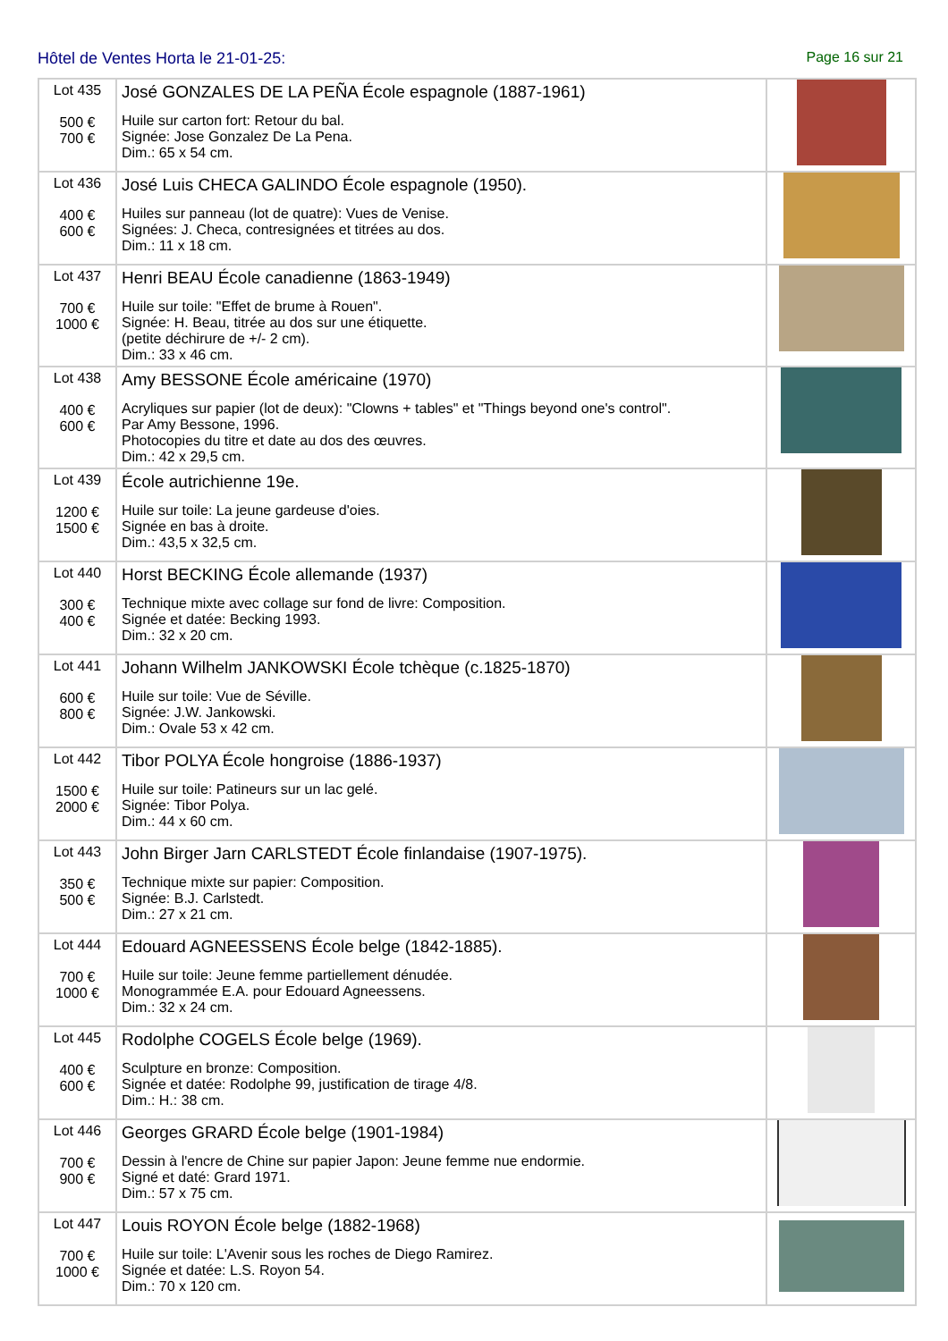Hôtel de Ventes Horta le 21-01-25: Page 16 sur 21
| Lot 435 500 € 700 € | José GONZALES DE LA PEÑA École espagnole (1887-1961) Huile sur carton fort: Retour du bal. Signée: Jose Gonzalez De La Pena. Dim.: 65 x 54 cm. | |
| Lot 436 400 € 600 € | José Luis CHECA GALINDO École espagnole (1950). Huiles sur panneau (lot de quatre): Vues de Venise. Signées: J. Checa, contresignées et titrées au dos. Dim.: 11 x 18 cm. | |
| Lot 437 700 € 1000 € | Henri BEAU École canadienne (1863-1949) Huile sur toile: "Effet de brume à Rouen". Signée: H. Beau, titrée au dos sur une étiquette. (petite déchirure de +/- 2 cm). Dim.: 33 x 46 cm. | |
| Lot 438 400 € 600 € | Amy BESSONE École américaine (1970) Acryliques sur papier (lot de deux): "Clowns + tables" et "Things beyond one's control". Par Amy Bessone, 1996. Photocopies du titre et date au dos des œuvres. Dim.: 42 x 29,5 cm. | |
| Lot 439 1200 € 1500 € | École autrichienne 19e. Huile sur toile: La jeune gardeuse d'oies. Signée en bas à droite. Dim.: 43,5 x 32,5 cm. | |
| Lot 440 300 € 400 € | Horst BECKING École allemande (1937) Technique mixte avec collage sur fond de livre: Composition. Signée et datée: Becking 1993. Dim.: 32 x 20 cm. | |
| Lot 441 600 € 800 € | Johann Wilhelm JANKOWSKI École tchèque (c.1825-1870) Huile sur toile: Vue de Séville. Signée: J.W. Jankowski. Dim.: Ovale 53 x 42 cm. | |
| Lot 442 1500 € 2000 € | Tibor POLYA École hongroise (1886-1937) Huile sur toile: Patineurs sur un lac gelé. Signée: Tibor Polya. Dim.: 44 x 60 cm. | |
| Lot 443 350 € 500 € | John Birger Jarn CARLSTEDT École finlandaise (1907-1975). Technique mixte sur papier: Composition. Signée: B.J. Carlstedt. Dim.: 27 x 21 cm. | |
| Lot 444 700 € 1000 € | Edouard AGNEESSENS École belge (1842-1885). Huile sur toile: Jeune femme partiellement dénudée. Monogrammée E.A. pour Edouard Agneessens. Dim.: 32 x 24 cm. | |
| Lot 445 400 € 600 € | Rodolphe COGELS École belge (1969). Sculpture en bronze: Composition. Signée et datée: Rodolphe 99, justification de tirage 4/8. Dim.: H.: 38 cm. | |
| Lot 446 700 € 900 € | Georges GRARD École belge (1901-1984) Dessin à l'encre de Chine sur papier Japon: Jeune femme nue endormie. Signé et daté: Grard 1971. Dim.: 57 x 75 cm. | |
| Lot 447 700 € 1000 € | Louis ROYON École belge (1882-1968) Huile sur toile: L'Avenir sous les roches de Diego Ramirez. Signée et datée: L.S. Royon 54. Dim.: 70 x 120 cm. | |